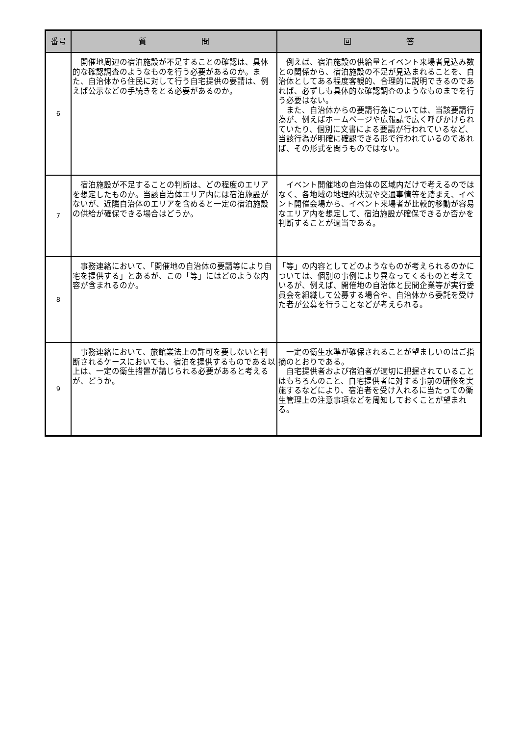| 番号 | 質 問 | 回 答 |
| --- | --- | --- |
| 6 | 開催地周辺の宿泊施設が不足することの確認は、具体的な確認調査のようなものを行う必要があるのか。また、自治体から住民に対して行う自宅提供の要請は、例えば公示などの手続きをとる必要があるのか。 | 例えば、宿泊施設の供給量とイベント来場者見込み数との関係から、宿泊施設の不足が見込まれることを、自治体としてある程度客観的、合理的に説明できるのであれば、必ずしも具体的な確認調査のようなものまでを行う必要はない。 また、自治体からの要請行為については、当該要請行為が、例えばホームページや広報誌で広く呼びかけられていたり、個別に文書による要請が行われているなど、当該行為が明確に確認できる形で行われているのであれば、その形式を問うものではない。 |
| 7 | 宿泊施設が不足することの判断は、どの程度のエリアを想定したものか。当該自治体エリア内には宿泊施設がないが、近隣自治体のエリアを含めると一定の宿泊施設の供給が確保できる場合はどうか。 | イベント開催地の自治体の区域内だけで考えるのではなく、各地域の地理的状況や交通事情等を踏まえ、イベント開催会場から、イベント来場者が比較的移動が容易なエリア内を想定して、宿泊施設が確保できるか否かを判断することが適当である。 |
| 8 | 事務連絡において、「開催地の自治体の要請等により自宅を提供する」とあるが、この「等」にはどのような内容が含まれるのか。 | 「等」の内容としてどのようなものが考えられるのかについては、個別の事例により異なってくるものと考えているが、例えば、開催地の自治体と民間企業等が実行委員会を組織して公募する場合や、自治体から委託を受けた者が公募を行うことなどが考えられる。 |
| 9 | 事務連絡において、旅館業法上の許可を要しないと判断されるケースにおいても、宿泊を提供するものである以上は、一定の衛生措置が講じられる必要があると考えるが、どうか。 | 一定の衛生水準が確保されることが望ましいのはご指摘のとおりである。 自宅提供者および宿泊者が適切に把握されていることはもちろんのこと、自宅提供者に対する事前の研修を実施するなどにより、宿泊者を受け入れるに当たっての衛生管理上の注意事項などを周知しておくことが望まれる。 |